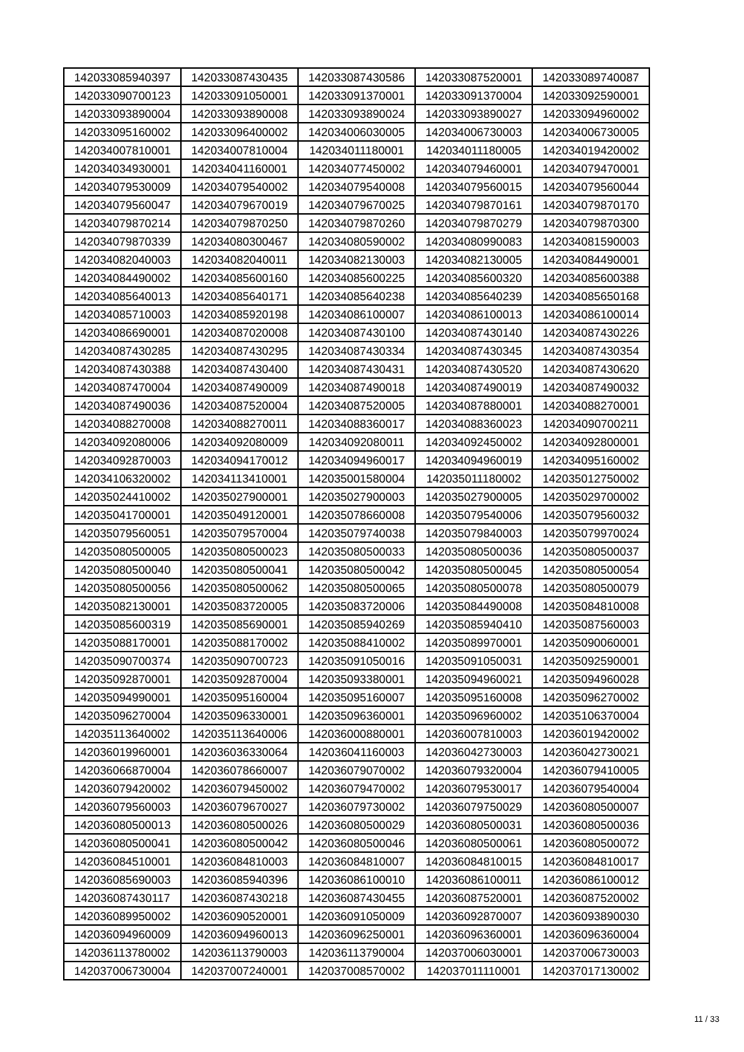| 142033085940397 | 142033087430435 | 142033087430586 | 142033087520001 | 142033089740087 |
| 142033090700123 | 142033091050001 | 142033091370001 | 142033091370004 | 142033092590001 |
| 142033093890004 | 142033093890008 | 142033093890024 | 142033093890027 | 142033094960002 |
| 142033095160002 | 142033096400002 | 142034006030005 | 142034006730003 | 142034006730005 |
| 142034007810001 | 142034007810004 | 142034011180001 | 142034011180005 | 142034019420002 |
| 142034034930001 | 142034041160001 | 142034077450002 | 142034079460001 | 142034079470001 |
| 142034079530009 | 142034079540002 | 142034079540008 | 142034079560015 | 142034079560044 |
| 142034079560047 | 142034079670019 | 142034079670025 | 142034079870161 | 142034079870170 |
| 142034079870214 | 142034079870250 | 142034079870260 | 142034079870279 | 142034079870300 |
| 142034079870339 | 142034080300467 | 142034080590002 | 142034080990083 | 142034081590003 |
| 142034082040003 | 142034082040011 | 142034082130003 | 142034082130005 | 142034084490001 |
| 142034084490002 | 142034085600160 | 142034085600225 | 142034085600320 | 142034085600388 |
| 142034085640013 | 142034085640171 | 142034085640238 | 142034085640239 | 142034085650168 |
| 142034085710003 | 142034085920198 | 142034086100007 | 142034086100013 | 142034086100014 |
| 142034086690001 | 142034087020008 | 142034087430100 | 142034087430140 | 142034087430226 |
| 142034087430285 | 142034087430295 | 142034087430334 | 142034087430345 | 142034087430354 |
| 142034087430388 | 142034087430400 | 142034087430431 | 142034087430520 | 142034087430620 |
| 142034087470004 | 142034087490009 | 142034087490018 | 142034087490019 | 142034087490032 |
| 142034087490036 | 142034087520004 | 142034087520005 | 142034087880001 | 142034088270001 |
| 142034088270008 | 142034088270011 | 142034088360017 | 142034088360023 | 142034090700211 |
| 142034092080006 | 142034092080009 | 142034092080011 | 142034092450002 | 142034092800001 |
| 142034092870003 | 142034094170012 | 142034094960017 | 142034094960019 | 142034095160002 |
| 142034106320002 | 142034113410001 | 142035001580004 | 142035011180002 | 142035012750002 |
| 142035024410002 | 142035027900001 | 142035027900003 | 142035027900005 | 142035029700002 |
| 142035041700001 | 142035049120001 | 142035078660008 | 142035079540006 | 142035079560032 |
| 142035079560051 | 142035079570004 | 142035079740038 | 142035079840003 | 142035079970024 |
| 142035080500005 | 142035080500023 | 142035080500033 | 142035080500036 | 142035080500037 |
| 142035080500040 | 142035080500041 | 142035080500042 | 142035080500045 | 142035080500054 |
| 142035080500056 | 142035080500062 | 142035080500065 | 142035080500078 | 142035080500079 |
| 142035082130001 | 142035083720005 | 142035083720006 | 142035084490008 | 142035084810008 |
| 142035085600319 | 142035085690001 | 142035085940269 | 142035085940410 | 142035087560003 |
| 142035088170001 | 142035088170002 | 142035088410002 | 142035089970001 | 142035090060001 |
| 142035090700374 | 142035090700723 | 142035091050016 | 142035091050031 | 142035092590001 |
| 142035092870001 | 142035092870004 | 142035093380001 | 142035094960021 | 142035094960028 |
| 142035094990001 | 142035095160004 | 142035095160007 | 142035095160008 | 142035096270002 |
| 142035096270004 | 142035096330001 | 142035096360001 | 142035096960002 | 142035106370004 |
| 142035113640002 | 142035113640006 | 142036000880001 | 142036007810003 | 142036019420002 |
| 142036019960001 | 142036036330064 | 142036041160003 | 142036042730003 | 142036042730021 |
| 142036066870004 | 142036078660007 | 142036079070002 | 142036079320004 | 142036079410005 |
| 142036079420002 | 142036079450002 | 142036079470002 | 142036079530017 | 142036079540004 |
| 142036079560003 | 142036079670027 | 142036079730002 | 142036079750029 | 142036080500007 |
| 142036080500013 | 142036080500026 | 142036080500029 | 142036080500031 | 142036080500036 |
| 142036080500041 | 142036080500042 | 142036080500046 | 142036080500061 | 142036080500072 |
| 142036084510001 | 142036084810003 | 142036084810007 | 142036084810015 | 142036084810017 |
| 142036085690003 | 142036085940396 | 142036086100010 | 142036086100011 | 142036086100012 |
| 142036087430117 | 142036087430218 | 142036087430455 | 142036087520001 | 142036087520002 |
| 142036089950002 | 142036090520001 | 142036091050009 | 142036092870007 | 142036093890030 |
| 142036094960009 | 142036094960013 | 142036096250001 | 142036096360001 | 142036096360004 |
| 142036113780002 | 142036113790003 | 142036113790004 | 142037006030001 | 142037006730003 |
| 142037006730004 | 142037007240001 | 142037008570002 | 142037011110001 | 142037017130002 |
11 / 33